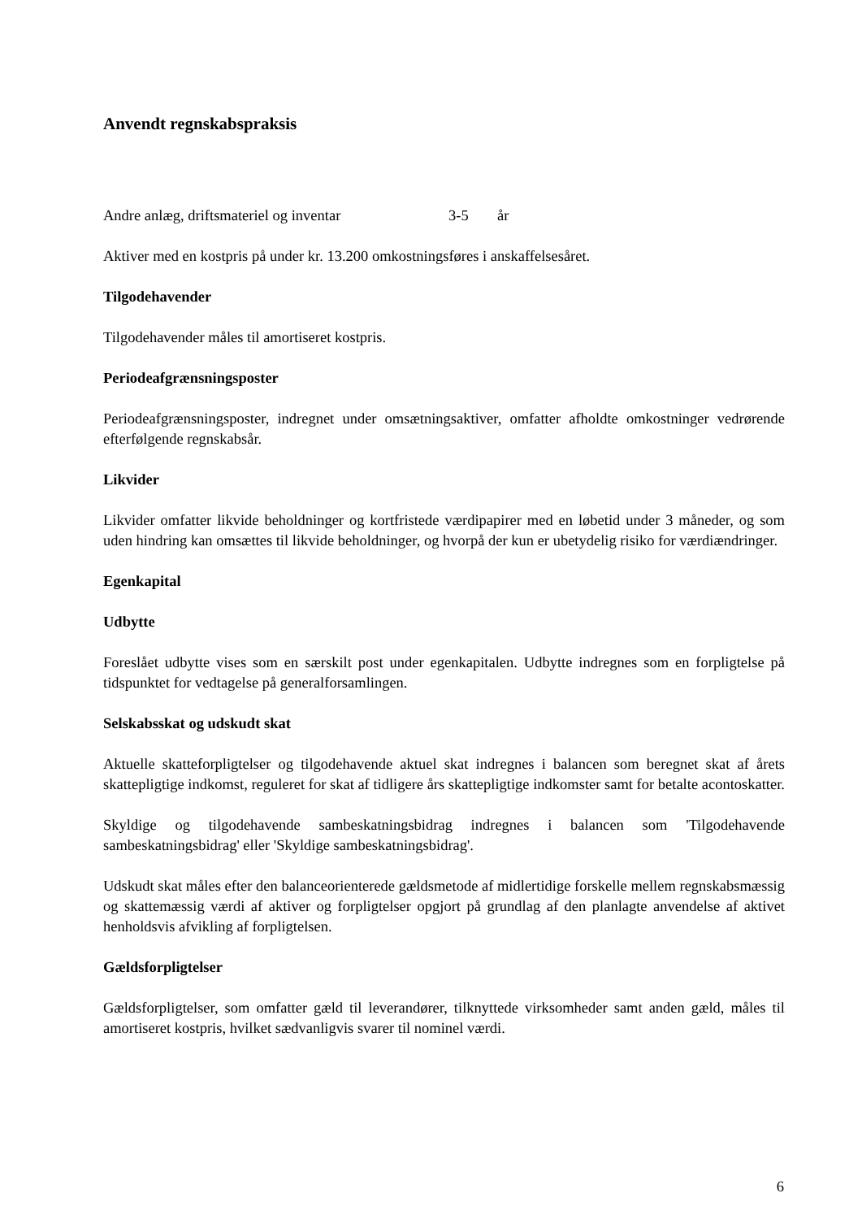Anvendt regnskabspraksis
Andre anlæg, driftsmateriel og inventar 3-5 år
Aktiver med en kostpris på under kr. 13.200 omkostningsføres i anskaffelsesåret.
Tilgodehavender
Tilgodehavender måles til amortiseret kostpris.
Periodeafgrænsningsposter
Periodeafgrænsningsposter, indregnet under omsætningsaktiver, omfatter afholdte omkostninger vedrørende efterfølgende regnskabsår.
Likvider
Likvider omfatter likvide beholdninger og kortfristede værdipapirer med en løbetid under 3 måneder, og som uden hindring kan omsættes til likvide beholdninger, og hvorpå der kun er ubetydelig risiko for værdiændringer.
Egenkapital
Udbytte
Foreslået udbytte vises som en særskilt post under egenkapitalen. Udbytte indregnes som en forpligtelse på tidspunktet for vedtagelse på generalforsamlingen.
Selskabsskat og udskudt skat
Aktuelle skatteforpligtelser og tilgodehavende aktuel skat indregnes i balancen som beregnet skat af årets skattepligtige indkomst, reguleret for skat af tidligere års skattepligtige indkomster samt for betalte acontoskatter.
Skyldige og tilgodehavende sambeskatningsbidrag indregnes i balancen som 'Tilgodehavende sambeskatningsbidrag' eller 'Skyldige sambeskatningsbidrag'.
Udskudt skat måles efter den balanceorienterede gældsmetode af midlertidige forskelle mellem regnskabsmæssig og skattemæssig værdi af aktiver og forpligtelser opgjort på grundlag af den planlagte anvendelse af aktivet henholdsvis afvikling af forpligtelsen.
Gældsforpligtelser
Gældsforpligtelser, som omfatter gæld til leverandører, tilknyttede virksomheder samt anden gæld, måles til amortiseret kostpris, hvilket sædvanligvis svarer til nominel værdi.
6